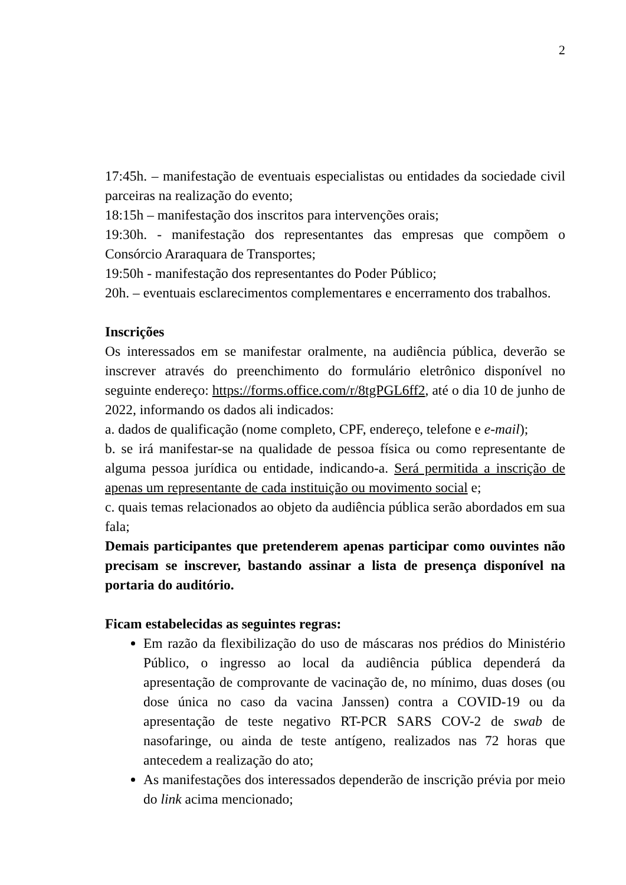2
17:45h. – manifestação de eventuais especialistas ou entidades da sociedade civil parceiras na realização do evento;
18:15h – manifestação dos inscritos para intervenções orais;
19:30h. - manifestação dos representantes das empresas que compõem o Consórcio Araraquara de Transportes;
19:50h - manifestação dos representantes do Poder Público;
20h. – eventuais esclarecimentos complementares e encerramento dos trabalhos.
Inscrições
Os interessados em se manifestar oralmente, na audiência pública, deverão se inscrever através do preenchimento do formulário eletrônico disponível no seguinte endereço: https://forms.office.com/r/8tgPGL6ff2, até o dia 10 de junho de 2022, informando os dados ali indicados:
a. dados de qualificação (nome completo, CPF, endereço, telefone e e-mail);
b. se irá manifestar-se na qualidade de pessoa física ou como representante de alguma pessoa jurídica ou entidade, indicando-a. Será permitida a inscrição de apenas um representante de cada instituição ou movimento social e;
c. quais temas relacionados ao objeto da audiência pública serão abordados em sua fala;
Demais participantes que pretenderem apenas participar como ouvintes não precisam se inscrever, bastando assinar a lista de presença disponível na portaria do auditório.
Ficam estabelecidas as seguintes regras:
Em razão da flexibilização do uso de máscaras nos prédios do Ministério Público, o ingresso ao local da audiência pública dependerá da apresentação de comprovante de vacinação de, no mínimo, duas doses (ou dose única no caso da vacina Janssen) contra a COVID-19 ou da apresentação de teste negativo RT-PCR SARS COV-2 de swab de nasofaringe, ou ainda de teste antígeno, realizados nas 72 horas que antecedem a realização do ato;
As manifestações dos interessados dependerão de inscrição prévia por meio do link acima mencionado;